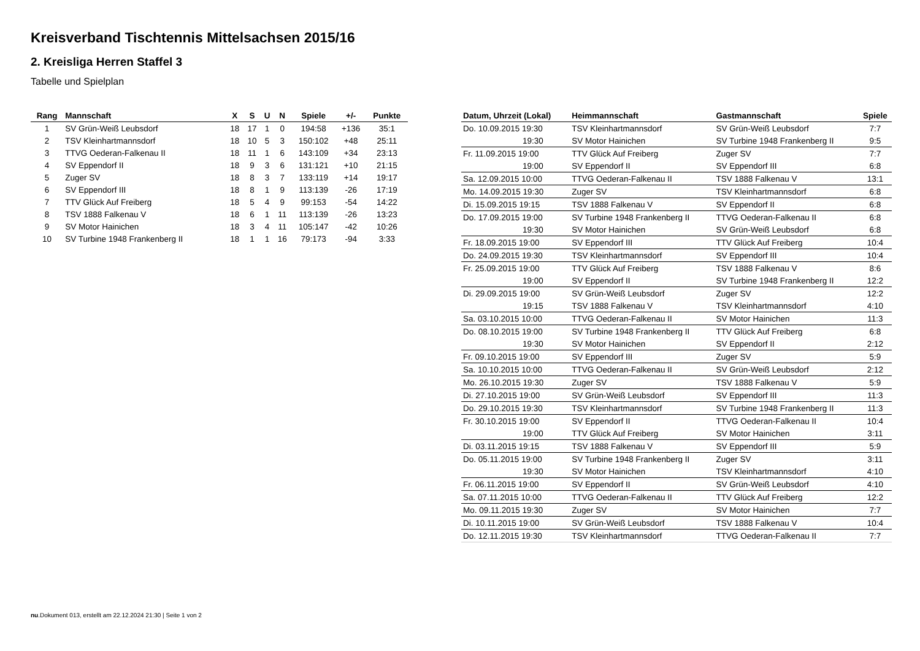Kreisverband Tischtennis Mittelsachsen 2015/16
2. Kreisliga Herren Staffel 3
Tabelle und Spielplan
| Rang | Mannschaft | X | S | U | N | Spiele | +/- | Punkte |
| --- | --- | --- | --- | --- | --- | --- | --- | --- |
| 1 | SV Grün-Weiß Leubsdorf | 18 | 17 | 1 | 0 | 194:58 | +136 | 35:1 |
| 2 | TSV Kleinhartmannsdorf | 18 | 10 | 5 | 3 | 150:102 | +48 | 25:11 |
| 3 | TTVG Oederan-Falkenau II | 18 | 11 | 1 | 6 | 143:109 | +34 | 23:13 |
| 4 | SV Eppendorf II | 18 | 9 | 3 | 6 | 131:121 | +10 | 21:15 |
| 5 | Zuger SV | 18 | 8 | 3 | 7 | 133:119 | +14 | 19:17 |
| 6 | SV Eppendorf III | 18 | 8 | 1 | 9 | 113:139 | -26 | 17:19 |
| 7 | TTV Glück Auf Freiberg | 18 | 5 | 4 | 9 | 99:153 | -54 | 14:22 |
| 8 | TSV 1888 Falkenau V | 18 | 6 | 1 | 11 | 113:139 | -26 | 13:23 |
| 9 | SV Motor Hainichen | 18 | 3 | 4 | 11 | 105:147 | -42 | 10:26 |
| 10 | SV Turbine 1948 Frankenberg II | 18 | 1 | 1 | 16 | 79:173 | -94 | 3:33 |
| Datum, Uhrzeit (Lokal) | Heimmannschaft | Gastmannschaft | Spiele |
| --- | --- | --- | --- |
| Do. 10.09.2015 19:30 | TSV Kleinhartmannsdorf | SV Grün-Weiß Leubsdorf | 7:7 |
| 19:30 | SV Motor Hainichen | SV Turbine 1948 Frankenberg II | 9:5 |
| Fr. 11.09.2015 19:00 | TTV Glück Auf Freiberg | Zuger SV | 7:7 |
| 19:00 | SV Eppendorf II | SV Eppendorf III | 6:8 |
| Sa. 12.09.2015 10:00 | TTVG Oederan-Falkenau II | TSV 1888 Falkenau V | 13:1 |
| Mo. 14.09.2015 19:30 | Zuger SV | TSV Kleinhartmannsdorf | 6:8 |
| Di. 15.09.2015 19:15 | TSV 1888 Falkenau V | SV Eppendorf II | 6:8 |
| Do. 17.09.2015 19:00 | SV Turbine 1948 Frankenberg II | TTVG Oederan-Falkenau II | 6:8 |
| 19:30 | SV Motor Hainichen | SV Grün-Weiß Leubsdorf | 6:8 |
| Fr. 18.09.2015 19:00 | SV Eppendorf III | TTV Glück Auf Freiberg | 10:4 |
| Do. 24.09.2015 19:30 | TSV Kleinhartmannsdorf | SV Eppendorf III | 10:4 |
| Fr. 25.09.2015 19:00 | TTV Glück Auf Freiberg | TSV 1888 Falkenau V | 8:6 |
| 19:00 | SV Eppendorf II | SV Turbine 1948 Frankenberg II | 12:2 |
| Di. 29.09.2015 19:00 | SV Grün-Weiß Leubsdorf | Zuger SV | 12:2 |
| 19:15 | TSV 1888 Falkenau V | TSV Kleinhartmannsdorf | 4:10 |
| Sa. 03.10.2015 10:00 | TTVG Oederan-Falkenau II | SV Motor Hainichen | 11:3 |
| Do. 08.10.2015 19:00 | SV Turbine 1948 Frankenberg II | TTV Glück Auf Freiberg | 6:8 |
| 19:30 | SV Motor Hainichen | SV Eppendorf II | 2:12 |
| Fr. 09.10.2015 19:00 | SV Eppendorf III | Zuger SV | 5:9 |
| Sa. 10.10.2015 10:00 | TTVG Oederan-Falkenau II | SV Grün-Weiß Leubsdorf | 2:12 |
| Mo. 26.10.2015 19:30 | Zuger SV | TSV 1888 Falkenau V | 5:9 |
| Di. 27.10.2015 19:00 | SV Grün-Weiß Leubsdorf | SV Eppendorf III | 11:3 |
| Do. 29.10.2015 19:30 | TSV Kleinhartmannsdorf | SV Turbine 1948 Frankenberg II | 11:3 |
| Fr. 30.10.2015 19:00 | SV Eppendorf II | TTVG Oederan-Falkenau II | 10:4 |
| 19:00 | TTV Glück Auf Freiberg | SV Motor Hainichen | 3:11 |
| Di. 03.11.2015 19:15 | TSV 1888 Falkenau V | SV Eppendorf III | 5:9 |
| Do. 05.11.2015 19:00 | SV Turbine 1948 Frankenberg II | Zuger SV | 3:11 |
| 19:30 | SV Motor Hainichen | TSV Kleinhartmannsdorf | 4:10 |
| Fr. 06.11.2015 19:00 | SV Eppendorf II | SV Grün-Weiß Leubsdorf | 4:10 |
| Sa. 07.11.2015 10:00 | TTVG Oederan-Falkenau II | TTV Glück Auf Freiberg | 12:2 |
| Mo. 09.11.2015 19:30 | Zuger SV | SV Motor Hainichen | 7:7 |
| Di. 10.11.2015 19:00 | SV Grün-Weiß Leubsdorf | TSV 1888 Falkenau V | 10:4 |
| Do. 12.11.2015 19:30 | TSV Kleinhartmannsdorf | TTVG Oederan-Falkenau II | 7:7 |
nu.Dokument 013, erstellt am 22.12.2024 21:30 | Seite 1 von 2